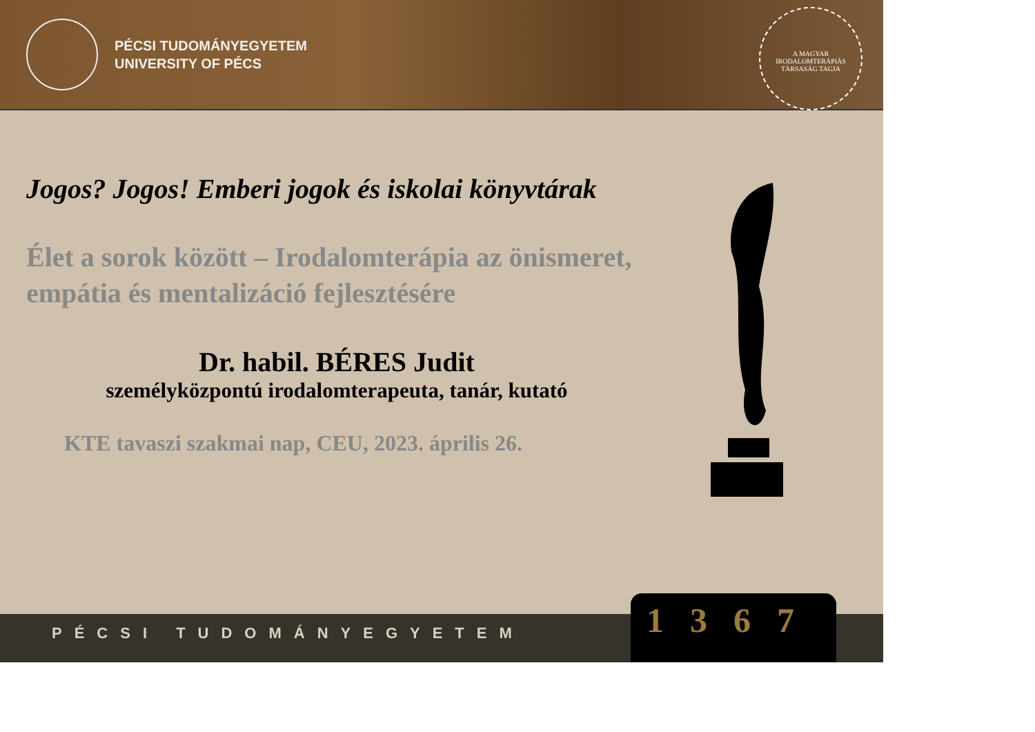PÉCSI TUDOMÁNYEGYETEM
UNIVERSITY OF PÉCS
A MAGYAR IRODALOMTERÁPIÁS TÁRSASÁG TAGJA
Jogos? Jogos! Emberi jogok és iskolai könyvtárak
Élet a sorok között – Irodalomterápia az önismeret, empátia és mentalizáció fejlesztésére
Dr. habil. BÉRES Judit
személyközpontú irodalomterapeuta, tanár, kutató
KTE tavaszi szakmai nap, CEU, 2023. április 26.
PÉCSI TUDOMÁNYEGYETEM 1367